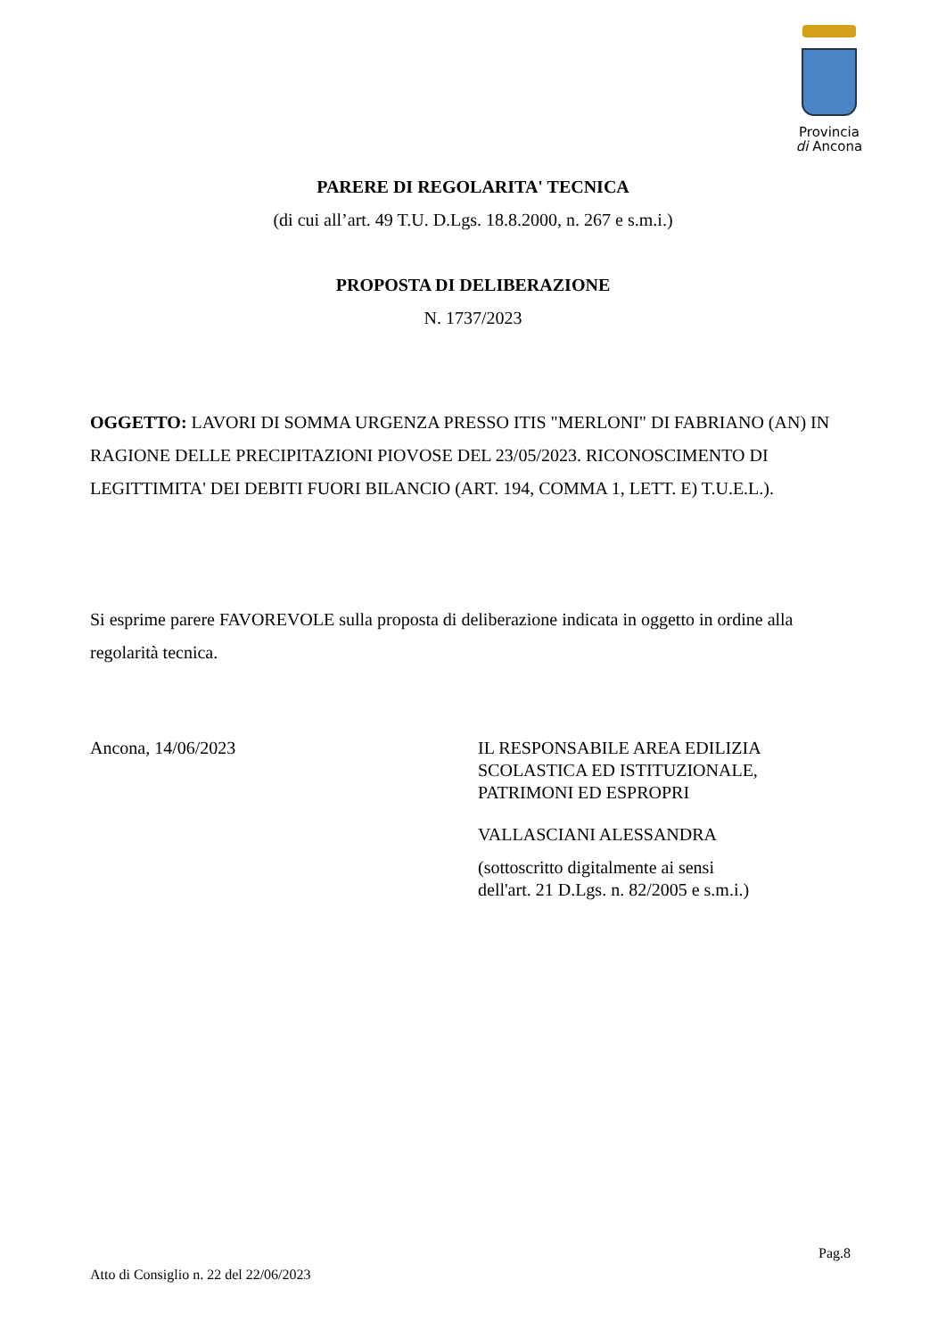Provincia
di Ancona
PARERE DI REGOLARITA' TECNICA
(di cui all’art. 49 T.U. D.Lgs. 18.8.2000, n. 267 e s.m.i.)
PROPOSTA DI DELIBERAZIONE
N. 1737/2023
OGGETTO: LAVORI DI SOMMA URGENZA PRESSO ITIS "MERLONI" DI FABRIANO (AN) IN RAGIONE DELLE PRECIPITAZIONI PIOVOSE DEL 23/05/2023. RICONOSCIMENTO DI LEGITTIMITA' DEI DEBITI FUORI BILANCIO (ART. 194, COMMA 1, LETT. E) T.U.E.L.).
Si esprime parere FAVOREVOLE sulla proposta di deliberazione indicata in oggetto in ordine alla regolarità tecnica.
Ancona, 14/06/2023 IL RESPONSABILE AREA EDILIZIA
SCOLASTICA ED ISTITUZIONALE,
PATRIMONI ED ESPROPRI
VALLASCIANI ALESSANDRA
(sottoscritto digitalmente ai sensi
dell'art. 21 D.Lgs. n. 82/2005 e s.m.i.)
Pag.8
Atto di Consiglio n. 22 del 22/06/2023